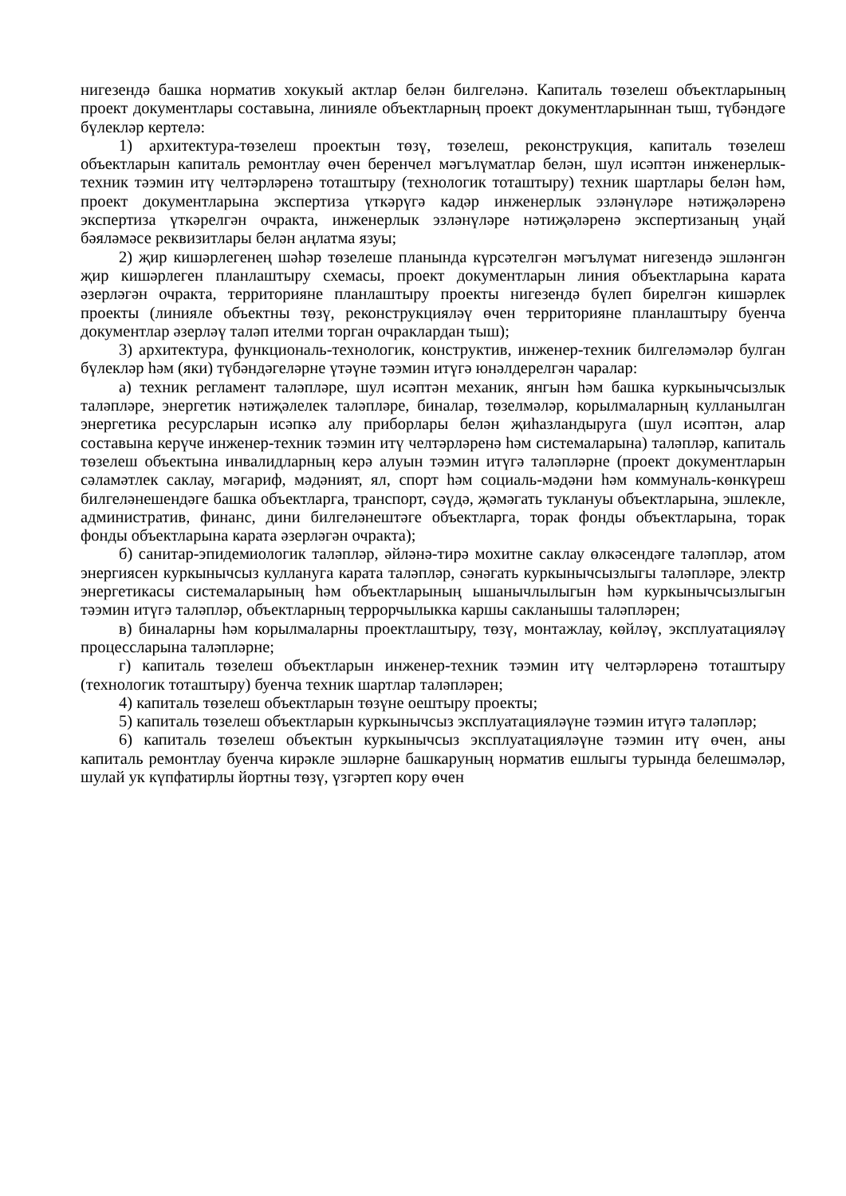нигезендә башка норматив хокукый актлар белән билгеләнә. Капиталь төзелеш объектларының проект документлары составына, линияле объектларның проект документларыннан тыш, түбәндәге бүлекләр кертелә:
1) архитектура-төзелеш проектын төзү, төзелеш, реконструкция, капиталь төзелеш объектларын капиталь ремонтлау өчен беренчел мәгълүматлар белән, шул исәптән инженерлык-техник тәэмин итү челтәрләренә тоташтыру (технологик тоташтыру) техник шартлары белән һәм, проект документларына экспертиза үткәрүгә кадәр инженерлык эзләнүләре нәтиҗәләренә экспертиза үткәрелгән очракта, инженерлык эзләнүләре нәтиҗәләренә экспертизаның уңай бәяләмәсе реквизитлары белән аңлатма язуы;
2) җир кишәрлегенең шәһәр төзелеше планында күрсәтелгән мәгълүмат нигезендә эшләнгән җир кишәрлеген планлаштыру схемасы, проект документларын линия объектларына карата әзерләгән очракта, территорияне планлаштыру проекты нигезендә бүлеп бирелгән кишәрлек проекты (линияле объектны төзү, реконструкцияләү өчен территорияне планлаштыру буенча документлар әзерләү таләп ителми торган очраклардан тыш);
3) архитектура, функциональ-технологик, конструктив, инженер-техник билгеләмәләр булган бүлекләр һәм (яки) түбәндәгеләрне үтәүне тәэмин итүгә юнәлдерелгән чаралар:
а) техник регламент таләпләре, шул исәптән механик, янгын һәм башка куркынычсызлык таләпләре, энергетик нәтиҗәлелек таләпләре, биналар, төзелмәләр, корылмаларның кулланылган энергетика ресурсларын исәпкә алу приборлары белән җиһазландыруга (шул исәптән, алар составына керүче инженер-техник тәэмин итү челтәрләренә һәм системаларына) таләпләр, капиталь төзелеш объектына инвалидларның керә алуын тәэмин итүгә таләпләрне (проект документларын сәламәтлек саклау, мәгариф, мәдәният, ял, спорт һәм социаль-мәдәни һәм коммуналь-көнкүреш билгеләнешендәге башка объектларга, транспорт, сәүдә, җәмәгать туклануы объектларына, эшлекле, административ, финанс, дини билгеләнештәге объектларга, торак фонды объектларына, торак фонды объектларына карата әзерләгән очракта);
б) санитар-эпидемиологик таләпләр, әйләнә-тирә мохитне саклау өлкәсендәге таләпләр, атом энергиясен куркынычсыз куллануга карата таләпләр, сәнәгать куркынычсызлыгы таләпләре, электр энергетикасы системаларының һәм объектларының ышанычлылыгын һәм куркынычсызлыгын тәэмин итүгә таләпләр, объектларның террорчылыкка каршы сакланышы таләпләрен;
в) биналарны һәм корылмаларны проектлаштыру, төзү, монтажлау, көйләү, эксплуатацияләү процессларына таләпләрне;
г) капиталь төзелеш объектларын инженер-техник тәэмин итү челтәрләренә тоташтыру (технологик тоташтыру) буенча техник шартлар таләпләрен;
4) капиталь төзелеш объектларын төзүне оештыру проекты;
5) капиталь төзелеш объектларын куркынычсыз эксплуатацияләүне тәэмин итүгә таләпләр;
6) капиталь төзелеш объектын куркынычсыз эксплуатацияләүне тәэмин итү өчен, аны капиталь ремонтлау буенча кирәкле эшләрне башкаруның норматив ешлыгы турында белешмәләр, шулай ук күпфатирлы йортны төзү, үзгәртеп кору өчен